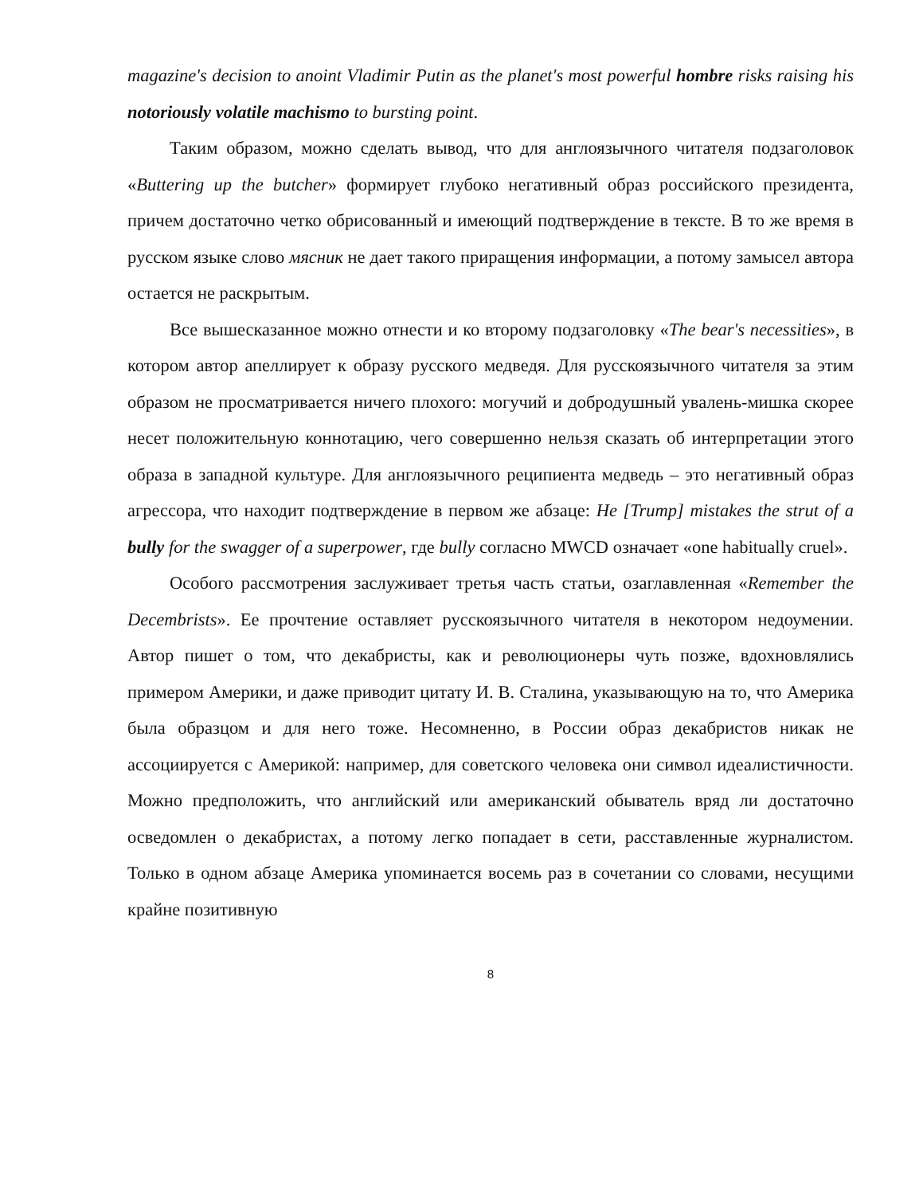magazine's decision to anoint Vladimir Putin as the planet's most powerful hombre risks raising his notoriously volatile machismo to bursting point.
Таким образом, можно сделать вывод, что для англоязычного читателя подзаголовок «Buttering up the butcher» формирует глубоко негативный образ российского президента, причем достаточно четко обрисованный и имеющий подтверждение в тексте. В то же время в русском языке слово мясник не дает такого приращения информации, а потому замысел автора остается не раскрытым.
Все вышесказанное можно отнести и ко второму подзаголовку «The bear's necessities», в котором автор апеллирует к образу русского медведя. Для русскоязычного читателя за этим образом не просматривается ничего плохого: могучий и добродушный увалень-мишка скорее несет положительную коннотацию, чего совершенно нельзя сказать об интерпретации этого образа в западной культуре. Для англоязычного реципиента медведь – это негативный образ агрессора, что находит подтверждение в первом же абзаце: He [Trump] mistakes the strut of a bully for the swagger of a superpower, где bully согласно MWCD означает «one habitually cruel».
Особого рассмотрения заслуживает третья часть статьи, озаглавленная «Remember the Decembrists». Ее прочтение оставляет русскоязычного читателя в некотором недоумении. Автор пишет о том, что декабристы, как и революционеры чуть позже, вдохновлялись примером Америки, и даже приводит цитату И. В. Сталина, указывающую на то, что Америка была образцом и для него тоже. Несомненно, в России образ декабристов никак не ассоциируется с Америкой: например, для советского человека они символ идеалистичности. Можно предположить, что английский или американский обыватель вряд ли достаточно осведомлен о декабристах, а потому легко попадает в сети, расставленные журналистом. Только в одном абзаце Америка упоминается восемь раз в сочетании со словами, несущими крайне позитивную
8